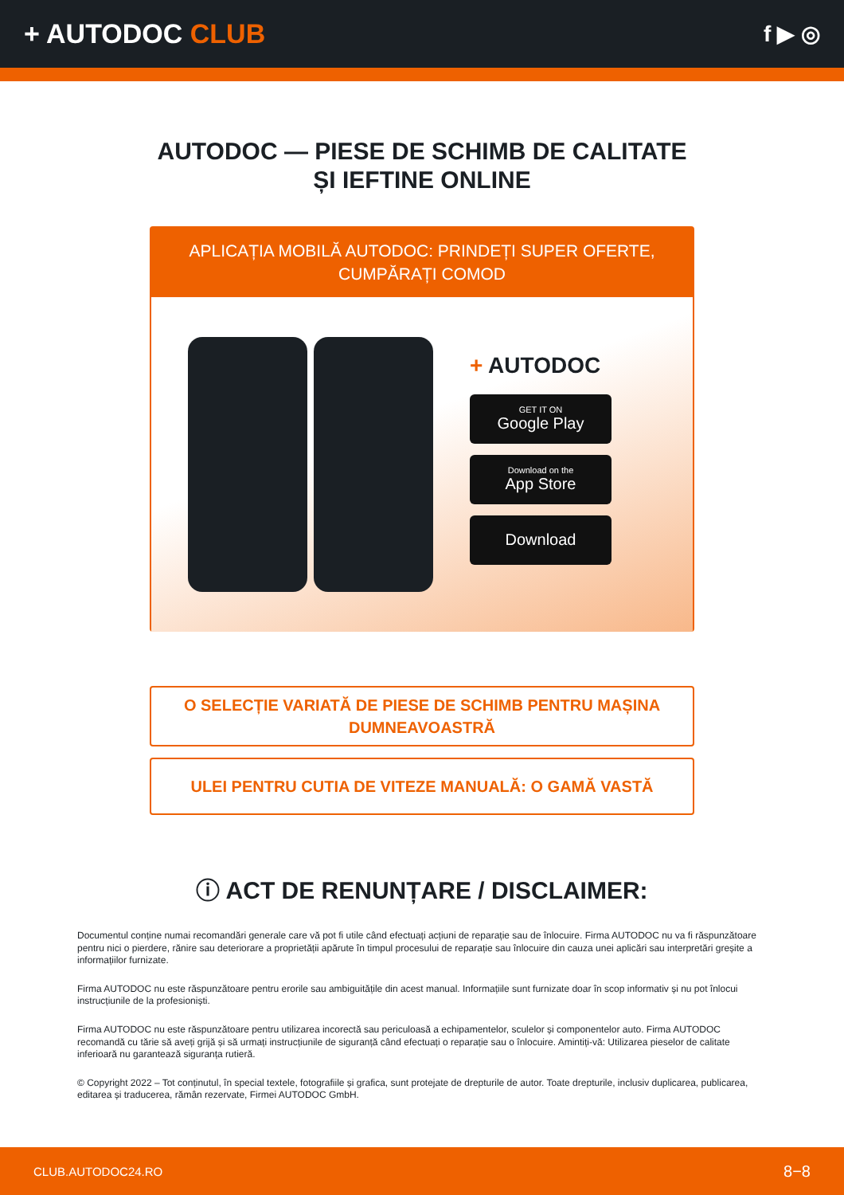+ AUTODOC CLUB
f ▶ ◎
AUTODOC — PIESE DE SCHIMB DE CALITATE ȘI IEFTINE ONLINE
APLICAȚIA MOBILĂ AUTODOC: PRINDEȚI SUPER OFERTE, CUMPĂRAȚI COMOD
+ AUTODOC
GET IT ON
Google Play
Download on the
App Store
Download
O SELECȚIE VARIATĂ DE PIESE DE SCHIMB PENTRU MAȘINA DUMNEAVOASTRĂ
ULEI PENTRU CUTIA DE VITEZE MANUALĂ: O GAMĂ VASTĂ
ⓘ ACT DE RENUNȚARE / DISCLAIMER:
Documentul conține numai recomandări generale care vă pot fi utile când efectuați acțiuni de reparație sau de înlocuire. Firma AUTODOC nu va fi răspunzătoare pentru nici o pierdere, rănire sau deteriorare a proprietății apărute în timpul procesului de reparație sau înlocuire din cauza unei aplicări sau interpretări greșite a informațiilor furnizate.
Firma AUTODOC nu este răspunzătoare pentru erorile sau ambiguitățile din acest manual. Informațiile sunt furnizate doar în scop informativ și nu pot înlocui instrucțiunile de la profesioniști.
Firma AUTODOC nu este răspunzătoare pentru utilizarea incorectă sau periculoasă a echipamentelor, sculelor și componentelor auto. Firma AUTODOC recomandă cu tărie să aveți grijă și să urmați instrucțiunile de siguranță când efectuați o reparație sau o înlocuire. Amintiți-vă: Utilizarea pieselor de calitate inferioară nu garantează siguranța rutieră.
© Copyright 2022 – Tot conținutul, în special textele, fotografiile și grafica, sunt protejate de drepturile de autor. Toate drepturile, inclusiv duplicarea, publicarea, editarea și traducerea, rămân rezervate, Firmei AUTODOC GmbH.
CLUB.AUTODOC24.RO 8−8